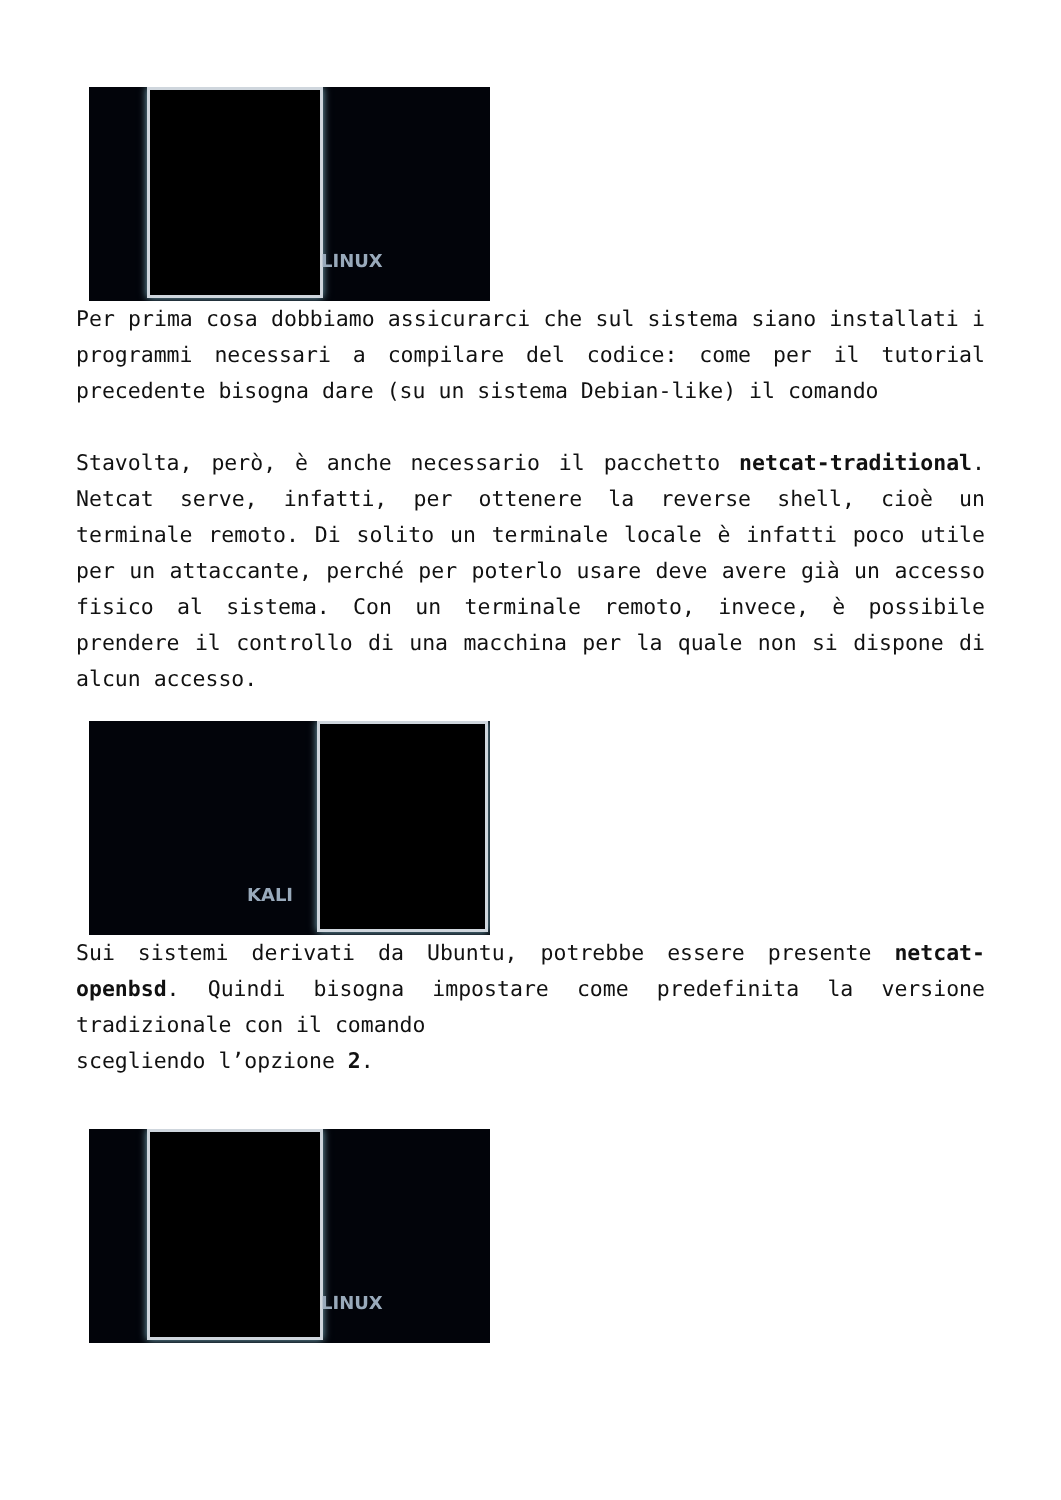LINUX
Per prima cosa dobbiamo assicurarci che sul sistema siano installati i programmi necessari a compilare del codice: come per il tutorial precedente bisogna dare (su un sistema Debian-like) il comando
Stavolta, però, è anche necessario il pacchetto netcat-traditional. Netcat serve, infatti, per ottenere la reverse shell, cioè un terminale remoto. Di solito un terminale locale è infatti poco utile per un attaccante, perché per poterlo usare deve avere già un accesso fisico al sistema. Con un terminale remoto, invece, è possibile prendere il controllo di una macchina per la quale non si dispone di alcun accesso.
KALI
Sui sistemi derivati da Ubuntu, potrebbe essere presente netcat-openbsd. Quindi bisogna impostare come predefinita la versione tradizionale con il comando
scegliendo l’opzione 2.
LINUX